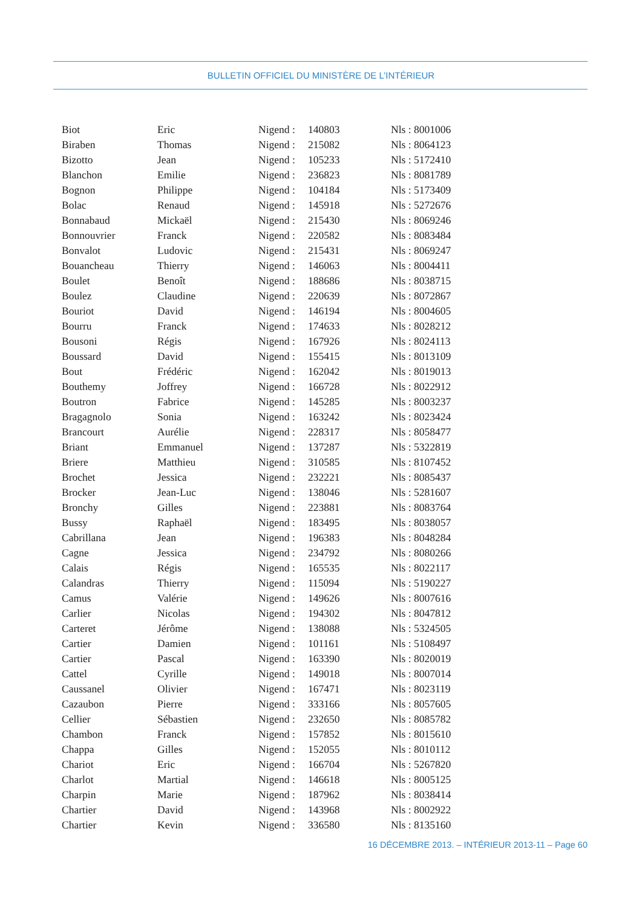BULLETIN OFFICIEL DU MINISTÈRE DE L’INTÉRIEUR
| Biot | Eric | Nigend : | 140803 | Nls : 8001006 |
| Biraben | Thomas | Nigend : | 215082 | Nls : 8064123 |
| Bizotto | Jean | Nigend : | 105233 | Nls : 5172410 |
| Blanchon | Emilie | Nigend : | 236823 | Nls : 8081789 |
| Bognon | Philippe | Nigend : | 104184 | Nls : 5173409 |
| Bolac | Renaud | Nigend : | 145918 | Nls : 5272676 |
| Bonnabaud | Mickaël | Nigend : | 215430 | Nls : 8069246 |
| Bonnouvrier | Franck | Nigend : | 220582 | Nls : 8083484 |
| Bonvalot | Ludovic | Nigend : | 215431 | Nls : 8069247 |
| Bouancheau | Thierry | Nigend : | 146063 | Nls : 8004411 |
| Boulet | Benoît | Nigend : | 188686 | Nls : 8038715 |
| Boulez | Claudine | Nigend : | 220639 | Nls : 8072867 |
| Bouriot | David | Nigend : | 146194 | Nls : 8004605 |
| Bourru | Franck | Nigend : | 174633 | Nls : 8028212 |
| Bousoni | Régis | Nigend : | 167926 | Nls : 8024113 |
| Boussard | David | Nigend : | 155415 | Nls : 8013109 |
| Bout | Frédéric | Nigend : | 162042 | Nls : 8019013 |
| Bouthemy | Joffrey | Nigend : | 166728 | Nls : 8022912 |
| Boutron | Fabrice | Nigend : | 145285 | Nls : 8003237 |
| Bragagnolo | Sonia | Nigend : | 163242 | Nls : 8023424 |
| Brancourt | Aurélie | Nigend : | 228317 | Nls : 8058477 |
| Briant | Emmanuel | Nigend : | 137287 | Nls : 5322819 |
| Briere | Matthieu | Nigend : | 310585 | Nls : 8107452 |
| Brochet | Jessica | Nigend : | 232221 | Nls : 8085437 |
| Brocker | Jean-Luc | Nigend : | 138046 | Nls : 5281607 |
| Bronchy | Gilles | Nigend : | 223881 | Nls : 8083764 |
| Bussy | Raphaël | Nigend : | 183495 | Nls : 8038057 |
| Cabrillana | Jean | Nigend : | 196383 | Nls : 8048284 |
| Cagne | Jessica | Nigend : | 234792 | Nls : 8080266 |
| Calais | Régis | Nigend : | 165535 | Nls : 8022117 |
| Calandras | Thierry | Nigend : | 115094 | Nls : 5190227 |
| Camus | Valérie | Nigend : | 149626 | Nls : 8007616 |
| Carlier | Nicolas | Nigend : | 194302 | Nls : 8047812 |
| Carteret | Jérôme | Nigend : | 138088 | Nls : 5324505 |
| Cartier | Damien | Nigend : | 101161 | Nls : 5108497 |
| Cartier | Pascal | Nigend : | 163390 | Nls : 8020019 |
| Cattel | Cyrille | Nigend : | 149018 | Nls : 8007014 |
| Caussanel | Olivier | Nigend : | 167471 | Nls : 8023119 |
| Cazaubon | Pierre | Nigend : | 333166 | Nls : 8057605 |
| Cellier | Sébastien | Nigend : | 232650 | Nls : 8085782 |
| Chambon | Franck | Nigend : | 157852 | Nls : 8015610 |
| Chappa | Gilles | Nigend : | 152055 | Nls : 8010112 |
| Chariot | Eric | Nigend : | 166704 | Nls : 5267820 |
| Charlot | Martial | Nigend : | 146618 | Nls : 8005125 |
| Charpin | Marie | Nigend : | 187962 | Nls : 8038414 |
| Chartier | David | Nigend : | 143968 | Nls : 8002922 |
| Chartier | Kevin | Nigend : | 336580 | Nls : 8135160 |
16 DÉCEMBRE 2013. – INTÉRIEUR 2013-11 – Page 60